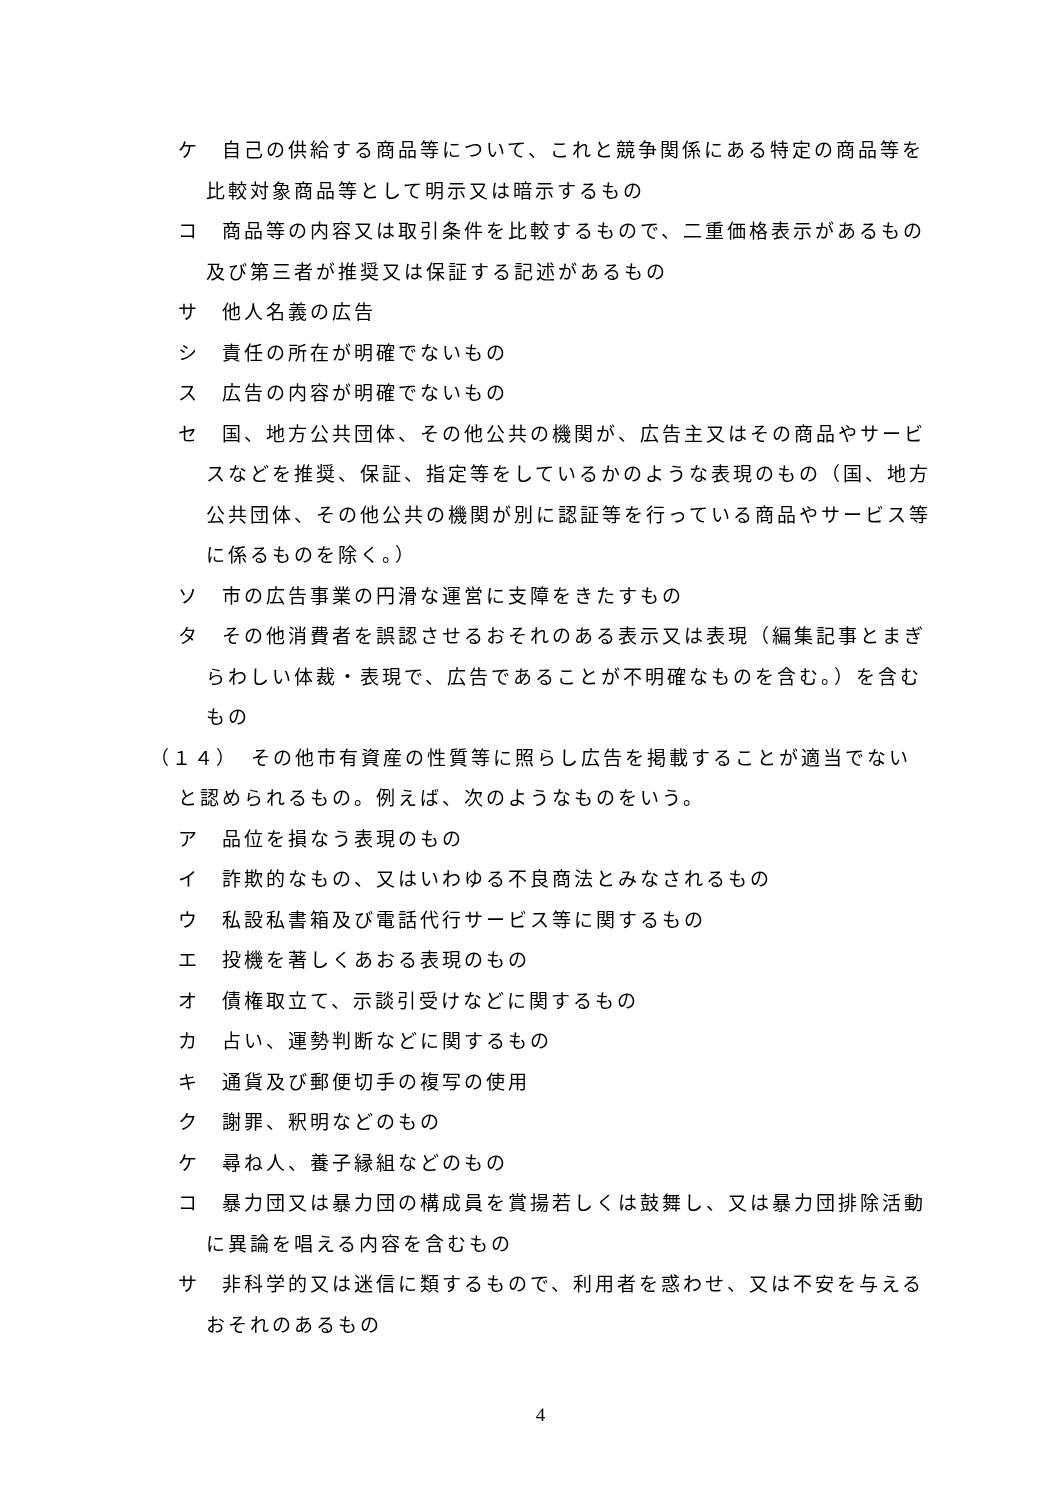ケ　自己の供給する商品等について、これと競争関係にある特定の商品等を比較対象商品等として明示又は暗示するもの
コ　商品等の内容又は取引条件を比較するもので、二重価格表示があるもの及び第三者が推奨又は保証する記述があるもの
サ　他人名義の広告
シ　責任の所在が明確でないもの
ス　広告の内容が明確でないもの
セ　国、地方公共団体、その他公共の機関が、広告主又はその商品やサービスなどを推奨、保証、指定等をしているかのような表現のもの（国、地方公共団体、その他公共の機関が別に認証等を行っている商品やサービス等に係るものを除く。）
ソ　市の広告事業の円滑な運営に支障をきたすもの
タ　その他消費者を誤認させるおそれのある表示又は表現（編集記事とまぎらわしい体裁・表現で、広告であることが不明確なものを含む。）を含むもの
（１４）　その他市有資産の性質等に照らし広告を掲載することが適当でないと認められるもの。例えば、次のようなものをいう。
ア　品位を損なう表現のもの
イ　詐欺的なもの、又はいわゆる不良商法とみなされるもの
ウ　私設私書箱及び電話代行サービス等に関するもの
エ　投機を著しくあおる表現のもの
オ　債権取立て、示談引受けなどに関するもの
カ　占い、運勢判断などに関するもの
キ　通貨及び郵便切手の複写の使用
ク　謝罪、釈明などのもの
ケ　尋ね人、養子縁組などのもの
コ　暴力団又は暴力団の構成員を賞揚若しくは鼓舞し、又は暴力団排除活動に異論を唱える内容を含むもの
サ　非科学的又は迷信に類するもので、利用者を惑わせ、又は不安を与えるおそれのあるもの
4